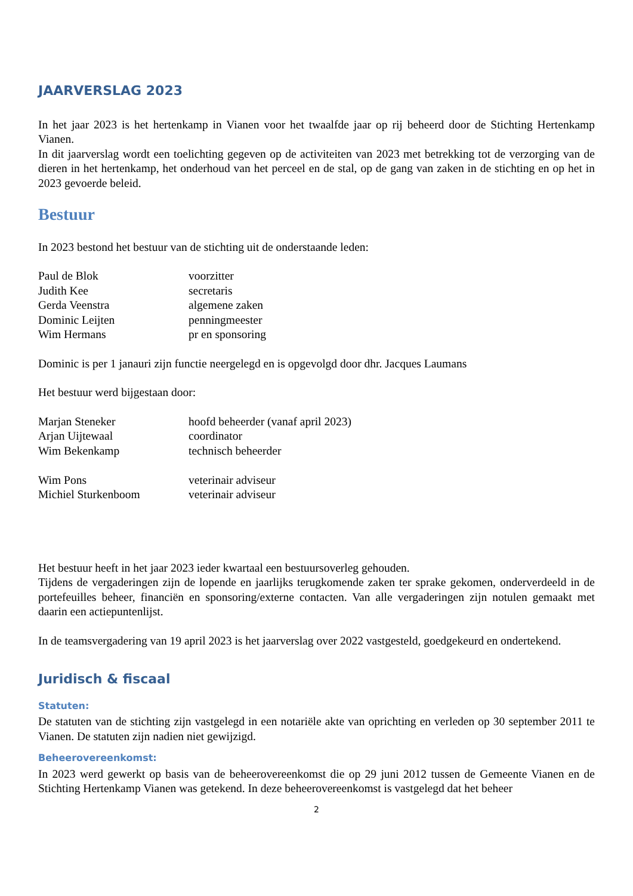JAARVERSLAG 2023
In het jaar 2023 is het hertenkamp in Vianen voor het twaalfde jaar op rij beheerd door de Stichting Hertenkamp Vianen.
In dit jaarverslag wordt een toelichting gegeven op de activiteiten van 2023 met betrekking tot de verzorging van de dieren in het hertenkamp, het onderhoud van het perceel en de stal, op de gang van zaken in de stichting en op het in 2023 gevoerde beleid.
Bestuur
In 2023 bestond het bestuur van de stichting uit de onderstaande leden:
| Paul de Blok | voorzitter |
| Judith Kee | secretaris |
| Gerda Veenstra | algemene zaken |
| Dominic Leijten | penningmeester |
| Wim Hermans | pr en sponsoring |
Dominic is per 1 janauri zijn functie neergelegd en is opgevolgd door dhr. Jacques Laumans
Het bestuur werd bijgestaan door:
| Marjan Steneker | hoofd beheerder (vanaf april 2023) |
| Arjan Uijtewaal | coordinator |
| Wim Bekenkamp | technisch beheerder |
| Wim Pons | veterinair adviseur |
| Michiel Sturkenboom | veterinair adviseur |
Het bestuur heeft in het jaar 2023 ieder kwartaal een bestuursoverleg gehouden.
Tijdens de vergaderingen zijn de lopende en jaarlijks terugkomende zaken ter sprake gekomen, onderverdeeld in de portefeuilles beheer, financiën en sponsoring/externe contacten. Van alle vergaderingen zijn notulen gemaakt met daarin een actiepuntenlijst.
In de teamsvergadering van 19 april 2023 is het jaarverslag over 2022 vastgesteld, goedgekeurd en ondertekend.
Juridisch & fiscaal
Statuten:
De statuten van de stichting zijn vastgelegd in een notariële akte van oprichting en verleden op 30 september 2011 te Vianen. De statuten zijn nadien niet gewijzigd.
Beheerovereenkomst:
In 2023 werd gewerkt op basis van de beheerovereenkomst die op 29 juni 2012 tussen de Gemeente Vianen en de Stichting Hertenkamp Vianen was getekend. In deze beheerovereenkomst is vastgelegd dat het beheer
2